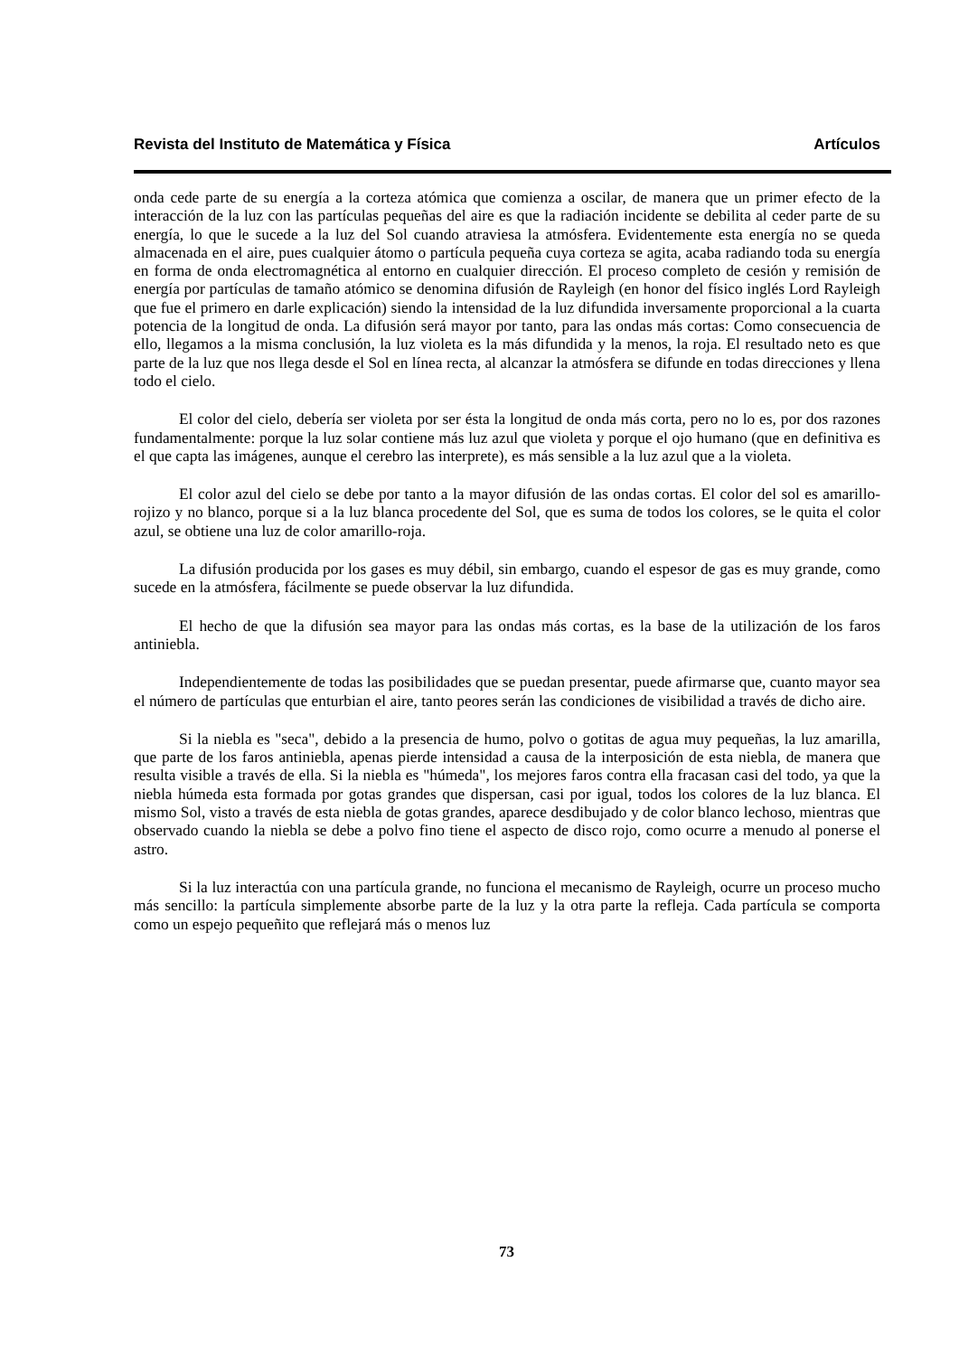Revista del Instituto de Matemática y Física Artículos
onda cede parte de su energía a la corteza atómica que comienza a oscilar, de manera que un primer efecto de la interacción de la luz con las partículas pequeñas del aire es que la radiación incidente se debilita al ceder parte de su energía, lo que le sucede a la luz del Sol cuando atraviesa la atmósfera. Evidentemente esta energía no se queda almacenada en el aire, pues cualquier átomo o partícula pequeña cuya corteza se agita, acaba radiando toda su energía en forma de onda electromagnética al entorno en cualquier dirección. El proceso completo de cesión y remisión de energía por partículas de tamaño atómico se denomina difusión de Rayleigh (en honor del físico inglés Lord Rayleigh que fue el primero en darle explicación) siendo la intensidad de la luz difundida inversamente proporcional a la cuarta potencia de la longitud de onda. La difusión será mayor por tanto, para las ondas más cortas: Como consecuencia de ello, llegamos a la misma conclusión, la luz violeta es la más difundida y la menos, la roja. El resultado neto es que parte de la luz que nos llega desde el Sol en línea recta, al alcanzar la atmósfera se difunde en todas direcciones y llena todo el cielo.
El color del cielo, debería ser violeta por ser ésta la longitud de onda más corta, pero no lo es, por dos razones fundamentalmente: porque la luz solar contiene más luz azul que violeta y porque el ojo humano (que en definitiva es el que capta las imágenes, aunque el cerebro las interprete), es más sensible a la luz azul que a la violeta.
El color azul del cielo se debe por tanto a la mayor difusión de las ondas cortas. El color del sol es amarillo-rojizo y no blanco, porque si a la luz blanca procedente del Sol, que es suma de todos los colores, se le quita el color azul, se obtiene una luz de color amarillo-roja.
La difusión producida por los gases es muy débil, sin embargo, cuando el espesor de gas es muy grande, como sucede en la atmósfera, fácilmente se puede observar la luz difundida.
El hecho de que la difusión sea mayor para las ondas más cortas, es la base de la utilización de los faros antiniebla.
Independientemente de todas las posibilidades que se puedan presentar, puede afirmarse que, cuanto mayor sea el número de partículas que enturbian el aire, tanto peores serán las condiciones de visibilidad a través de dicho aire.
Si la niebla es "seca", debido a la presencia de humo, polvo o gotitas de agua muy pequeñas, la luz amarilla, que parte de los faros antiniebla, apenas pierde intensidad a causa de la interposición de esta niebla, de manera que resulta visible a través de ella. Si la niebla es "húmeda", los mejores faros contra ella fracasan casi del todo, ya que la niebla húmeda esta formada por gotas grandes que dispersan, casi por igual, todos los colores de la luz blanca. El mismo Sol, visto a través de esta niebla de gotas grandes, aparece desdibujado y de color blanco lechoso, mientras que observado cuando la niebla se debe a polvo fino tiene el aspecto de disco rojo, como ocurre a menudo al ponerse el astro.
Si la luz interactúa con una partícula grande, no funciona el mecanismo de Rayleigh, ocurre un proceso mucho más sencillo: la partícula simplemente absorbe parte de la luz y la otra parte la refleja. Cada partícula se comporta como un espejo pequeñito que reflejará más o menos luz
73